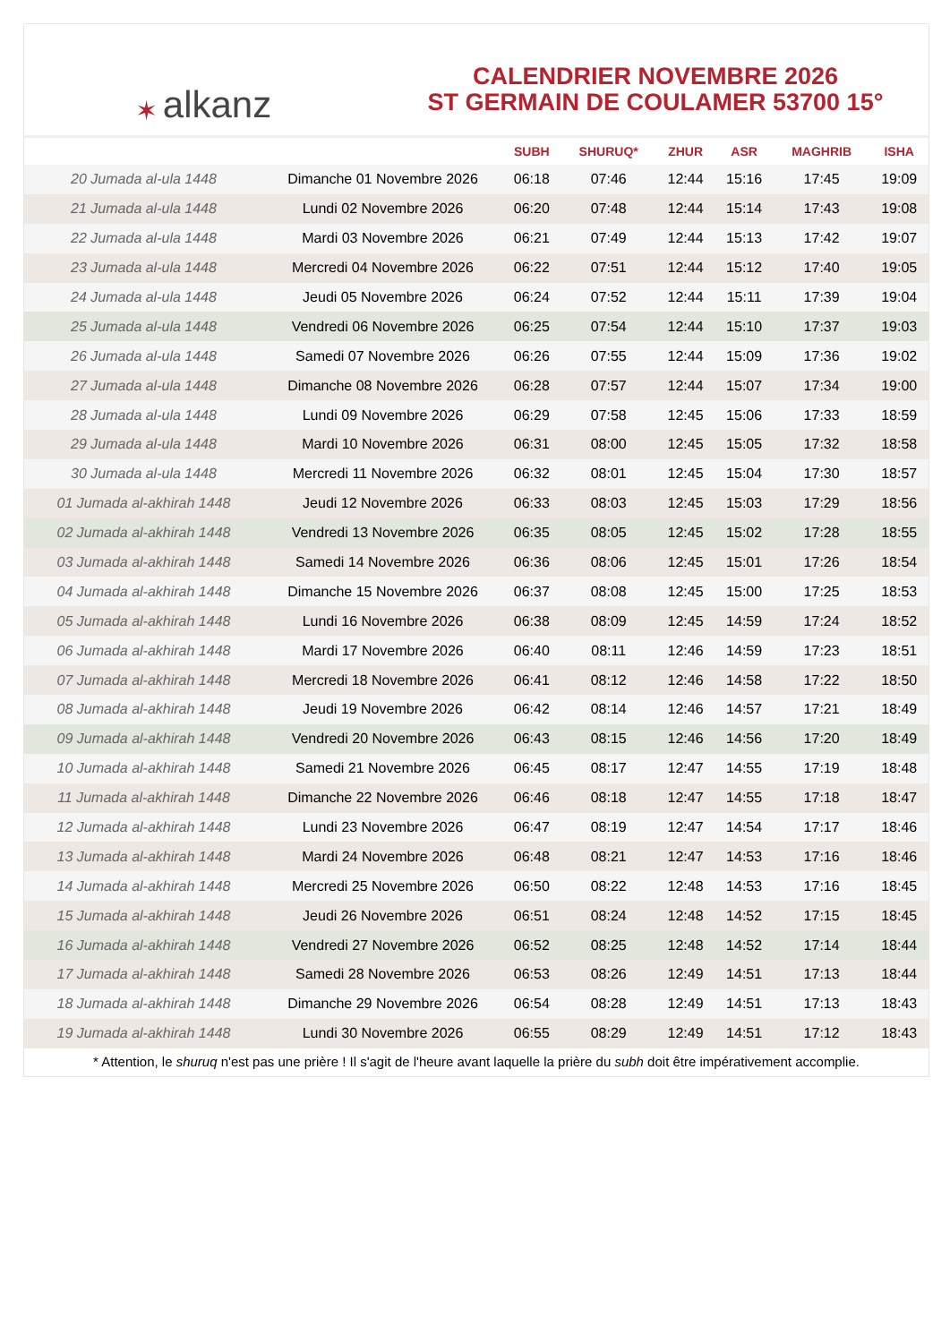✶ alkanz
CALENDRIER NOVEMBRE 2026
ST GERMAIN DE COULAMER 53700 15°
| | | SUBH | SHURUQ* | ZHUR | ASR | MAGHRIB | ISHA |
| --- | --- | --- | --- | --- | --- | --- | --- |
| 20 Jumada al-ula 1448 | Dimanche 01 Novembre 2026 | 06:18 | 07:46 | 12:44 | 15:16 | 17:45 | 19:09 |
| 21 Jumada al-ula 1448 | Lundi 02 Novembre 2026 | 06:20 | 07:48 | 12:44 | 15:14 | 17:43 | 19:08 |
| 22 Jumada al-ula 1448 | Mardi 03 Novembre 2026 | 06:21 | 07:49 | 12:44 | 15:13 | 17:42 | 19:07 |
| 23 Jumada al-ula 1448 | Mercredi 04 Novembre 2026 | 06:22 | 07:51 | 12:44 | 15:12 | 17:40 | 19:05 |
| 24 Jumada al-ula 1448 | Jeudi 05 Novembre 2026 | 06:24 | 07:52 | 12:44 | 15:11 | 17:39 | 19:04 |
| 25 Jumada al-ula 1448 | Vendredi 06 Novembre 2026 | 06:25 | 07:54 | 12:44 | 15:10 | 17:37 | 19:03 |
| 26 Jumada al-ula 1448 | Samedi 07 Novembre 2026 | 06:26 | 07:55 | 12:44 | 15:09 | 17:36 | 19:02 |
| 27 Jumada al-ula 1448 | Dimanche 08 Novembre 2026 | 06:28 | 07:57 | 12:44 | 15:07 | 17:34 | 19:00 |
| 28 Jumada al-ula 1448 | Lundi 09 Novembre 2026 | 06:29 | 07:58 | 12:45 | 15:06 | 17:33 | 18:59 |
| 29 Jumada al-ula 1448 | Mardi 10 Novembre 2026 | 06:31 | 08:00 | 12:45 | 15:05 | 17:32 | 18:58 |
| 30 Jumada al-ula 1448 | Mercredi 11 Novembre 2026 | 06:32 | 08:01 | 12:45 | 15:04 | 17:30 | 18:57 |
| 01 Jumada al-akhirah 1448 | Jeudi 12 Novembre 2026 | 06:33 | 08:03 | 12:45 | 15:03 | 17:29 | 18:56 |
| 02 Jumada al-akhirah 1448 | Vendredi 13 Novembre 2026 | 06:35 | 08:05 | 12:45 | 15:02 | 17:28 | 18:55 |
| 03 Jumada al-akhirah 1448 | Samedi 14 Novembre 2026 | 06:36 | 08:06 | 12:45 | 15:01 | 17:26 | 18:54 |
| 04 Jumada al-akhirah 1448 | Dimanche 15 Novembre 2026 | 06:37 | 08:08 | 12:45 | 15:00 | 17:25 | 18:53 |
| 05 Jumada al-akhirah 1448 | Lundi 16 Novembre 2026 | 06:38 | 08:09 | 12:45 | 14:59 | 17:24 | 18:52 |
| 06 Jumada al-akhirah 1448 | Mardi 17 Novembre 2026 | 06:40 | 08:11 | 12:46 | 14:59 | 17:23 | 18:51 |
| 07 Jumada al-akhirah 1448 | Mercredi 18 Novembre 2026 | 06:41 | 08:12 | 12:46 | 14:58 | 17:22 | 18:50 |
| 08 Jumada al-akhirah 1448 | Jeudi 19 Novembre 2026 | 06:42 | 08:14 | 12:46 | 14:57 | 17:21 | 18:49 |
| 09 Jumada al-akhirah 1448 | Vendredi 20 Novembre 2026 | 06:43 | 08:15 | 12:46 | 14:56 | 17:20 | 18:49 |
| 10 Jumada al-akhirah 1448 | Samedi 21 Novembre 2026 | 06:45 | 08:17 | 12:47 | 14:55 | 17:19 | 18:48 |
| 11 Jumada al-akhirah 1448 | Dimanche 22 Novembre 2026 | 06:46 | 08:18 | 12:47 | 14:55 | 17:18 | 18:47 |
| 12 Jumada al-akhirah 1448 | Lundi 23 Novembre 2026 | 06:47 | 08:19 | 12:47 | 14:54 | 17:17 | 18:46 |
| 13 Jumada al-akhirah 1448 | Mardi 24 Novembre 2026 | 06:48 | 08:21 | 12:47 | 14:53 | 17:16 | 18:46 |
| 14 Jumada al-akhirah 1448 | Mercredi 25 Novembre 2026 | 06:50 | 08:22 | 12:48 | 14:53 | 17:16 | 18:45 |
| 15 Jumada al-akhirah 1448 | Jeudi 26 Novembre 2026 | 06:51 | 08:24 | 12:48 | 14:52 | 17:15 | 18:45 |
| 16 Jumada al-akhirah 1448 | Vendredi 27 Novembre 2026 | 06:52 | 08:25 | 12:48 | 14:52 | 17:14 | 18:44 |
| 17 Jumada al-akhirah 1448 | Samedi 28 Novembre 2026 | 06:53 | 08:26 | 12:49 | 14:51 | 17:13 | 18:44 |
| 18 Jumada al-akhirah 1448 | Dimanche 29 Novembre 2026 | 06:54 | 08:28 | 12:49 | 14:51 | 17:13 | 18:43 |
| 19 Jumada al-akhirah 1448 | Lundi 30 Novembre 2026 | 06:55 | 08:29 | 12:49 | 14:51 | 17:12 | 18:43 |
* Attention, le shuruq n'est pas une prière ! Il s'agit de l'heure avant laquelle la prière du subh doit être impérativement accomplie.